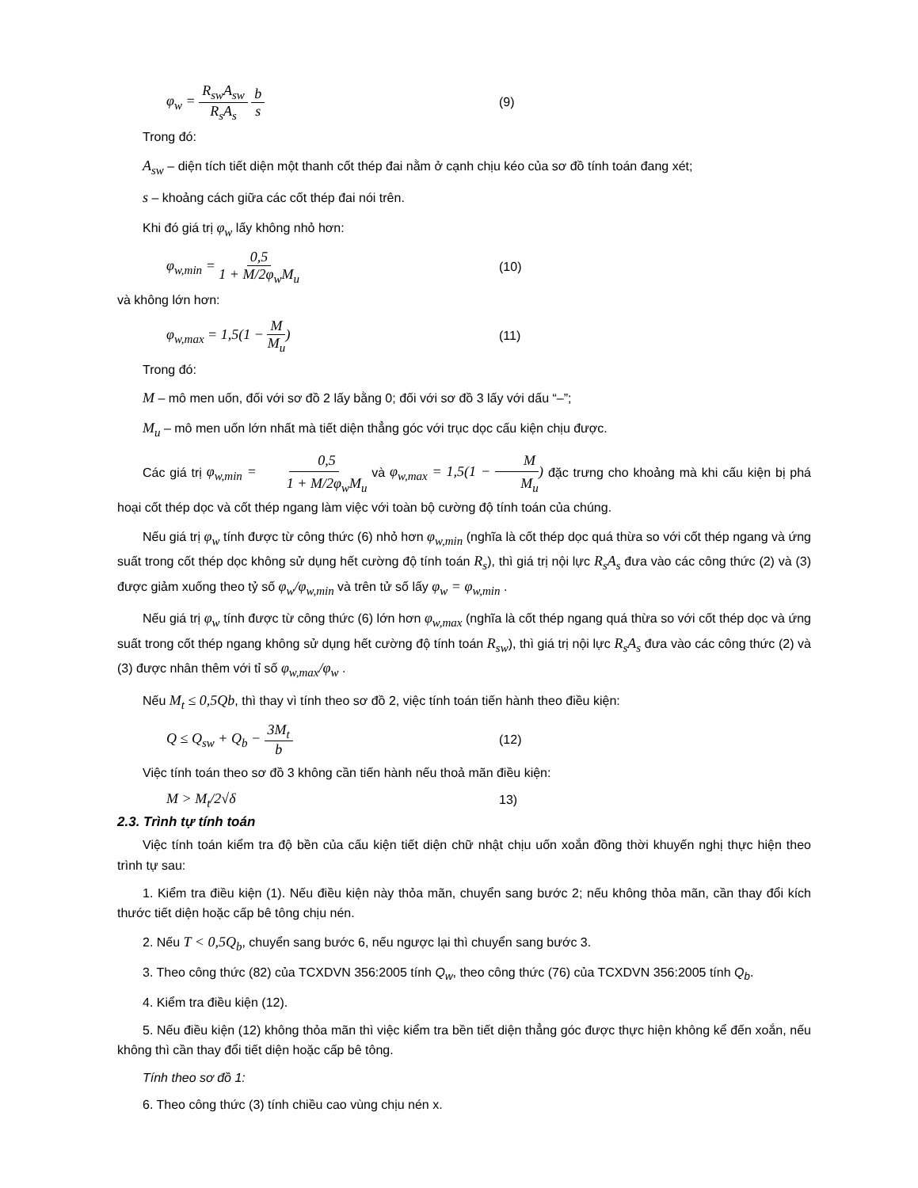φ<sub>w</sub> = R<sub>sw</sub>A<sub>sw</sub> R<sub>s</sub>A<sub>s</sub> b s (9)
Trong đó:
A<sub>sw</sub> – diện tích tiết diện một thanh cốt thép đai nằm ở cạnh chịu kéo của sơ đồ tính toán đang xét;
s – khoảng cách giữa các cốt thép đai nói trên.
Khi đó giá trị φ<sub>w</sub> lấy không nhỏ hơn:
φ<sub>w,min</sub> = 0,5 1 + M/2φ<sub>w</sub>M<sub>u</sub> (10)
và không lớn hơn:
φ<sub>w,max</sub> = 1,5(1 − M M<sub>u</sub>) (11)
Trong đó:
M – mô men uốn, đối với sơ đồ 2 lấy bằng 0; đối với sơ đồ 3 lấy với dấu “–”;
M<sub>u</sub> – mô men uốn lớn nhất mà tiết diện thẳng góc với trục dọc cấu kiện chịu được.
Các giá trị φ<sub>w,min</sub> = 0,5 1 + M/2φ<sub>w</sub>M<sub>u</sub> và φ<sub>w,max</sub> = 1,5(1 − M M<sub>u</sub>) đặc trưng cho khoảng mà khi cấu kiện bị phá hoại cốt thép dọc và cốt thép ngang làm việc với toàn bộ cường độ tính toán của chúng.
Nếu giá trị φ<sub>w</sub> tính được từ công thức (6) nhỏ hơn φ<sub>w,min</sub> (nghĩa là cốt thép dọc quá thừa so với cốt thép ngang và ứng suất trong cốt thép dọc không sử dụng hết cường độ tính toán R<sub>s</sub>), thì giá trị nội lực R<sub>s</sub>A<sub>s</sub> đưa vào các công thức (2) và (3) được giảm xuống theo tỷ số φ<sub>w</sub>/φ<sub>w,min</sub> và trên tử số lấy φ<sub>w</sub> = φ<sub>w,min</sub> .
Nếu giá trị φ<sub>w</sub> tính được từ công thức (6) lớn hơn φ<sub>w,max</sub> (nghĩa là cốt thép ngang quá thừa so với cốt thép dọc và ứng suất trong cốt thép ngang không sử dụng hết cường độ tính toán R<sub>sw</sub>), thì giá trị nội lực R<sub>s</sub>A<sub>s</sub> đưa vào các công thức (2) và (3) được nhân thêm với tỉ số φ<sub>w,max</sub>/φ<sub>w</sub> .
Nếu M<sub>t</sub> ≤ 0,5Qb, thì thay vì tính theo sơ đồ 2, việc tính toán tiến hành theo điều kiện:
Q ≤ Q<sub>sw</sub> + Q<sub>b</sub> − 3M<sub>t</sub> b (12)
Việc tính toán theo sơ đồ 3 không cần tiến hành nếu thoả mãn điều kiện:
M > M<sub>t</sub>/2√δ 13)
2.3. Trình tự tính toán
Việc tính toán kiểm tra độ bền của cấu kiện tiết diện chữ nhật chịu uốn xoắn đồng thời khuyến nghị thực hiện theo trình tự sau:
1. Kiểm tra điều kiện (1). Nếu điều kiện này thỏa mãn, chuyển sang bước 2; nếu không thỏa mãn, cần thay đổi kích thước tiết diện hoặc cấp bê tông chịu nén.
2. Nếu T < 0,5Q<sub>b</sub>, chuyển sang bước 6, nếu ngược lại thì chuyển sang bước 3.
3. Theo công thức (82) của TCXDVN 356:2005 tính Q<sub>w</sub>, theo công thức (76) của TCXDVN 356:2005 tính Q<sub>b</sub>.
4. Kiểm tra điều kiện (12).
5. Nếu điều kiện (12) không thỏa mãn thì việc kiểm tra bền tiết diện thẳng góc được thực hiện không kể đến xoắn, nếu không thì cần thay đổi tiết diện hoặc cấp bê tông.
Tính theo sơ đồ 1:
6. Theo công thức (3) tính chiều cao vùng chịu nén x.